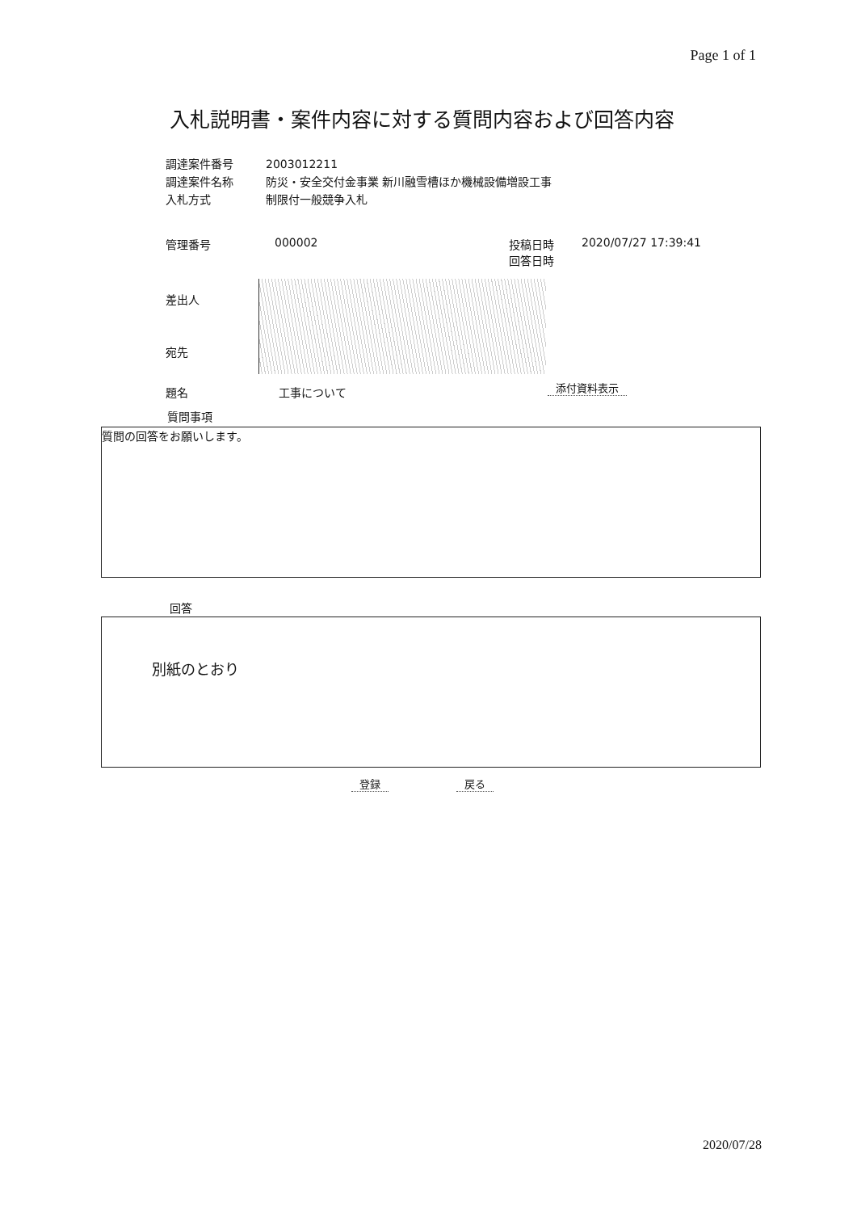Page 1 of 1
入札説明書・案件内容に対する質問内容および回答内容
| 調達案件番号 | 2003012211 |
| 調達案件名称 | 防災・安全交付金事業 新川融雪槽ほか機械設備増設工事 |
| 入札方式 | 制限付一般競争入札 |
| 管理番号 | 000002 | 投稿日時 回答日時 | 2020/07/27 17:39:41 |
差出人
宛先
題名 工事について 添付資料表示
質問事項
質問の回答をお願いします。
回答
別紙のとおり
登録 戻る
2020/07/28